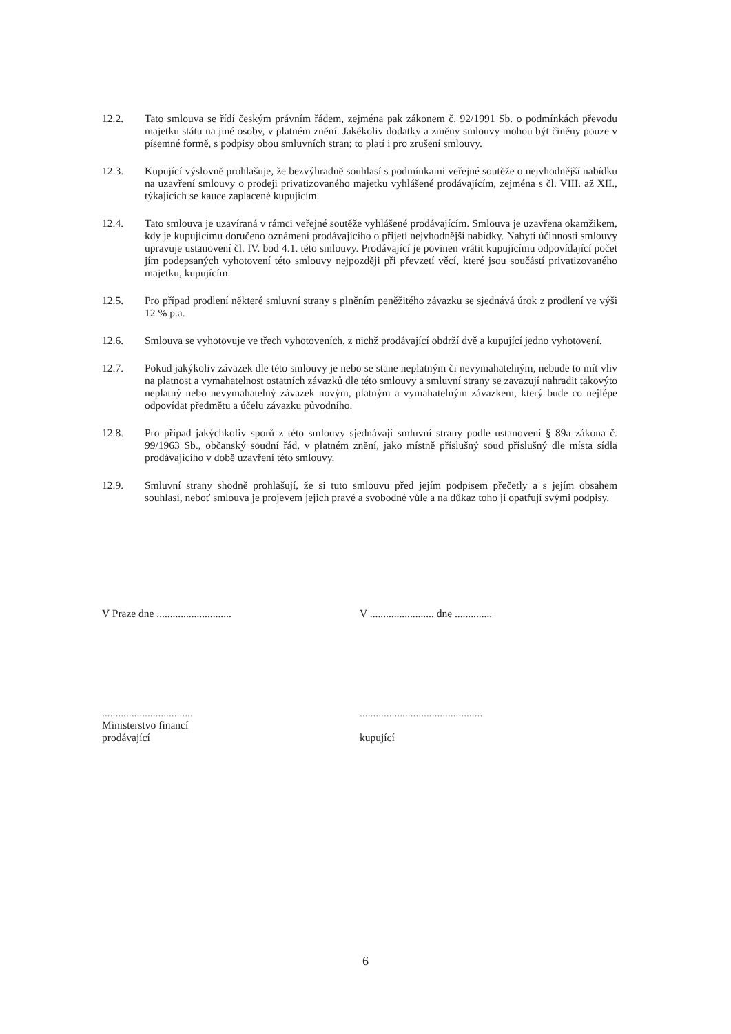12.2. Tato smlouva se řídí českým právním řádem, zejména pak zákonem č. 92/1991 Sb. o podmínkách převodu majetku státu na jiné osoby, v platném znění. Jakékoliv dodatky a změny smlouvy mohou být činěny pouze v písemné formě, s podpisy obou smluvních stran; to platí i pro zrušení smlouvy.
12.3. Kupující výslovně prohlašuje, že bezvýhradně souhlasí s podmínkami veřejné soutěže o nejvhodnější nabídku na uzavření smlouvy o prodeji privatizovaného majetku vyhlášené prodávajícím, zejména s čl. VIII. až XII., týkajících se kauce zaplacené kupujícím.
12.4. Tato smlouva je uzavíraná v rámci veřejné soutěže vyhlášené prodávajícím. Smlouva je uzavřena okamžikem, kdy je kupujícímu doručeno oznámení prodávajícího o přijetí nejvhodnější nabídky. Nabytí účinnosti smlouvy upravuje ustanovení čl. IV. bod 4.1. této smlouvy. Prodávající je povinen vrátit kupujícímu odpovídající počet jím podepsaných vyhotovení této smlouvy nejpozději při převzetí věcí, které jsou součástí privatizovaného majetku, kupujícím.
12.5. Pro případ prodlení některé smluvní strany s plněním peněžitého závazku se sjednává úrok z prodlení ve výši 12 % p.a.
12.6. Smlouva se vyhotovuje ve třech vyhotoveních, z nichž prodávající obdrží dvě a kupující jedno vyhotovení.
12.7. Pokud jakýkoliv závazek dle této smlouvy je nebo se stane neplatným či nevymahatelným, nebude to mít vliv na platnost a vymahatelnost ostatních závazků dle této smlouvy a smluvní strany se zavazují nahradit takovýto neplatný nebo nevymahatelný závazek novým, platným a vymahatelným závazkem, který bude co nejlépe odpovídat předmětu a účelu závazku původního.
12.8. Pro případ jakýchkoliv sporů z této smlouvy sjednávají smluvní strany podle ustanovení § 89a zákona č. 99/1963 Sb., občanský soudní řád, v platném znění, jako místně příslušný soud příslušný dle místa sídla prodávajícího v době uzavření této smlouvy.
12.9. Smluvní strany shodně prohlašují, že si tuto smlouvu před jejím podpisem přečetly a s jejím obsahem souhlasí, neboť smlouva je projevem jejich pravé a svobodné vůle a na důkaz toho ji opatřují svými podpisy.
V Praze dne ............................
..................................
Ministerstvo financí
prodávající
V ........................ dne ..............
..............................................
kupující
6